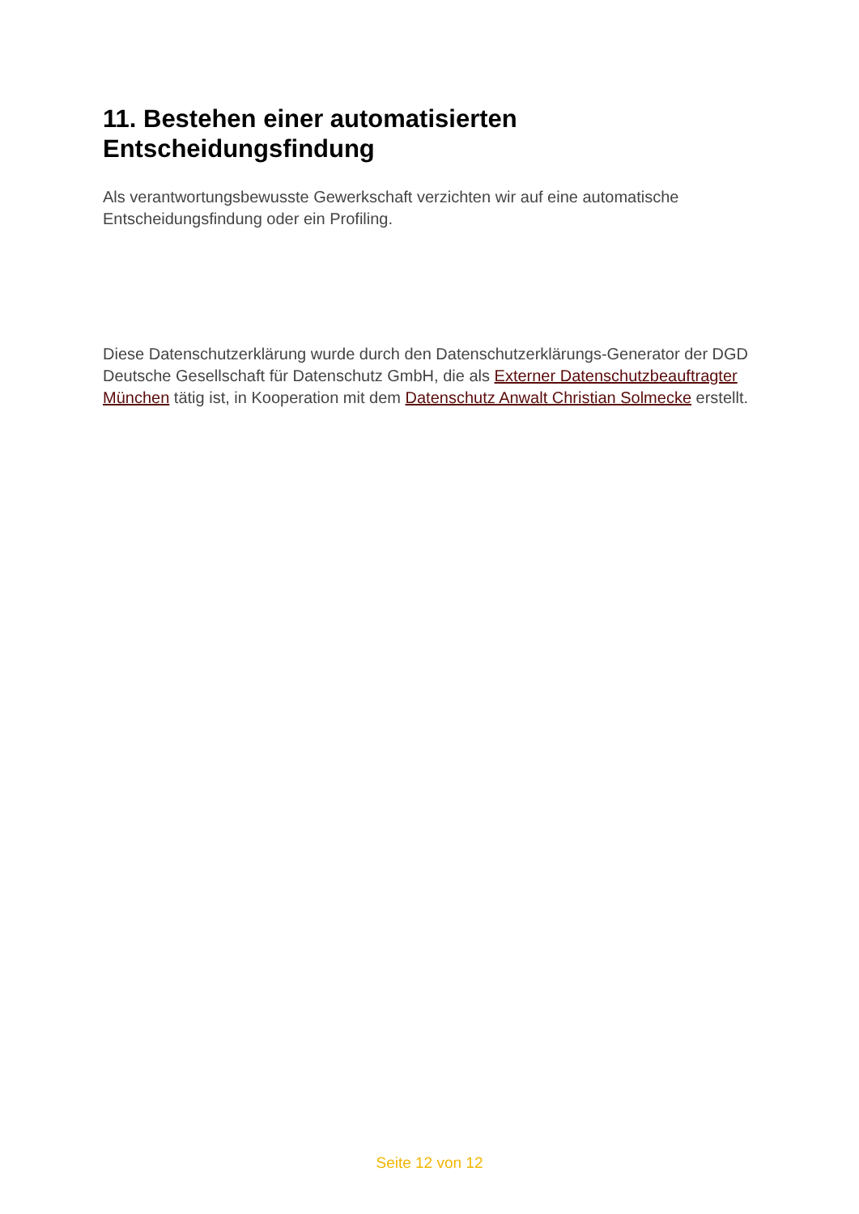11. Bestehen einer automatisierten
Entscheidungsfindung
Als verantwortungsbewusste Gewerkschaft verzichten wir auf eine automatische Entscheidungsfindung oder ein Profiling.
Diese Datenschutzerklärung wurde durch den Datenschutzerklärungs-Generator der DGD Deutsche Gesellschaft für Datenschutz GmbH, die als Externer Datenschutzbeauftragter München tätig ist, in Kooperation mit dem Datenschutz Anwalt Christian Solmecke erstellt.
Seite 12 von 12